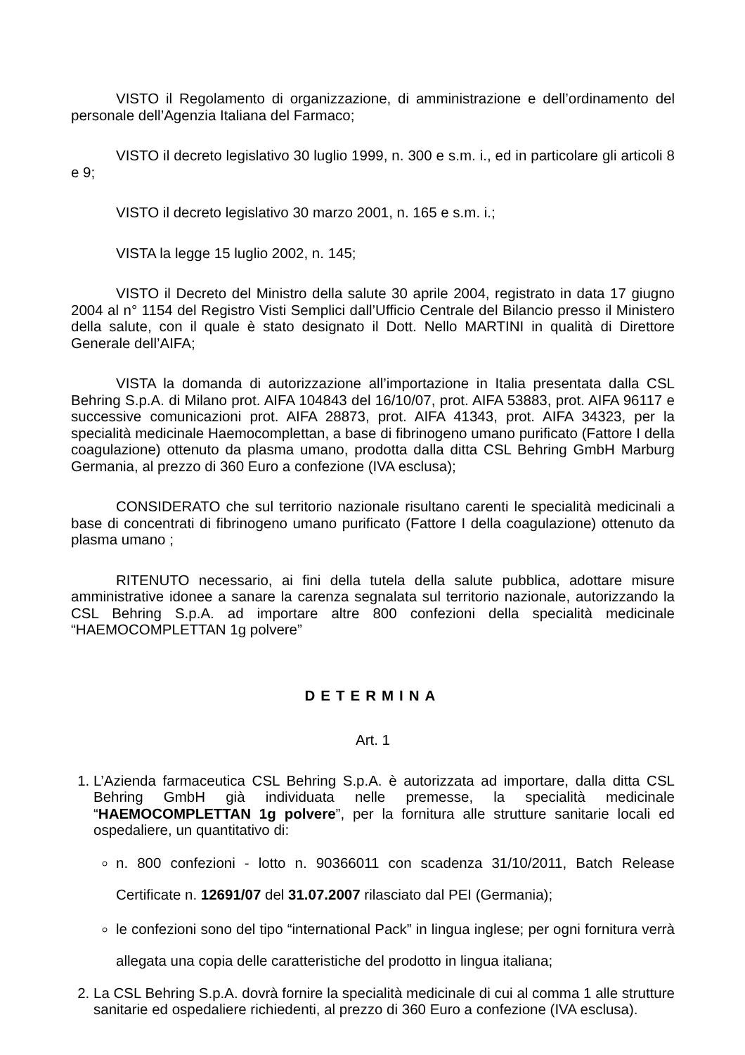VISTO il Regolamento di organizzazione, di amministrazione e dell’ordinamento del personale dell’Agenzia Italiana del Farmaco;
VISTO il decreto legislativo 30 luglio 1999, n. 300 e s.m. i., ed in particolare gli articoli 8 e 9;
VISTO il decreto legislativo 30 marzo 2001, n. 165 e s.m. i.;
VISTA la legge 15 luglio 2002, n. 145;
VISTO il Decreto del Ministro della salute 30 aprile 2004, registrato in data 17 giugno 2004 al n° 1154 del Registro Visti Semplici dall’Ufficio Centrale del Bilancio presso il Ministero della salute, con il quale è stato designato il Dott. Nello MARTINI in qualità di Direttore Generale dell’AIFA;
VISTA la domanda di autorizzazione all’importazione in Italia presentata dalla CSL Behring S.p.A. di Milano prot. AIFA 104843 del 16/10/07, prot. AIFA 53883, prot. AIFA 96117 e successive comunicazioni prot. AIFA 28873, prot. AIFA 41343, prot. AIFA 34323, per la specialità medicinale Haemocomplettan, a base di fibrinogeno umano purificato (Fattore I della coagulazione) ottenuto da plasma umano, prodotta dalla ditta CSL Behring GmbH Marburg Germania, al prezzo di 360 Euro a confezione (IVA esclusa);
CONSIDERATO che sul territorio nazionale risultano carenti le specialità medicinali a base di concentrati di fibrinogeno umano purificato (Fattore I della coagulazione) ottenuto da plasma umano ;
RITENUTO necessario, ai fini della tutela della salute pubblica, adottare misure amministrative idonee a sanare la carenza segnalata sul territorio nazionale, autorizzando la CSL Behring S.p.A. ad importare altre 800 confezioni della specialità medicinale “HAEMOCOMPLETTAN 1g polvere”
DETERMINA
Art. 1
1. L’Azienda farmaceutica CSL Behring S.p.A. è autorizzata ad importare, dalla ditta CSL Behring GmbH già individuata nelle premesse, la specialità medicinale “HAEMOCOMPLETTAN 1g polvere”, per la fornitura alle strutture sanitarie locali ed ospedaliere, un quantitativo di:
n. 800 confezioni - lotto n. 90366011 con scadenza 31/10/2011, Batch Release Certificate n. 12691/07 del 31.07.2007 rilasciato dal PEI (Germania);
le confezioni sono del tipo “international Pack” in lingua inglese; per ogni fornitura verrà allegata una copia delle caratteristiche del prodotto in lingua italiana;
2. La CSL Behring S.p.A. dovrà fornire la specialità medicinale di cui al comma 1 alle strutture sanitarie ed ospedaliere richiedenti, al prezzo di 360 Euro a confezione (IVA esclusa).